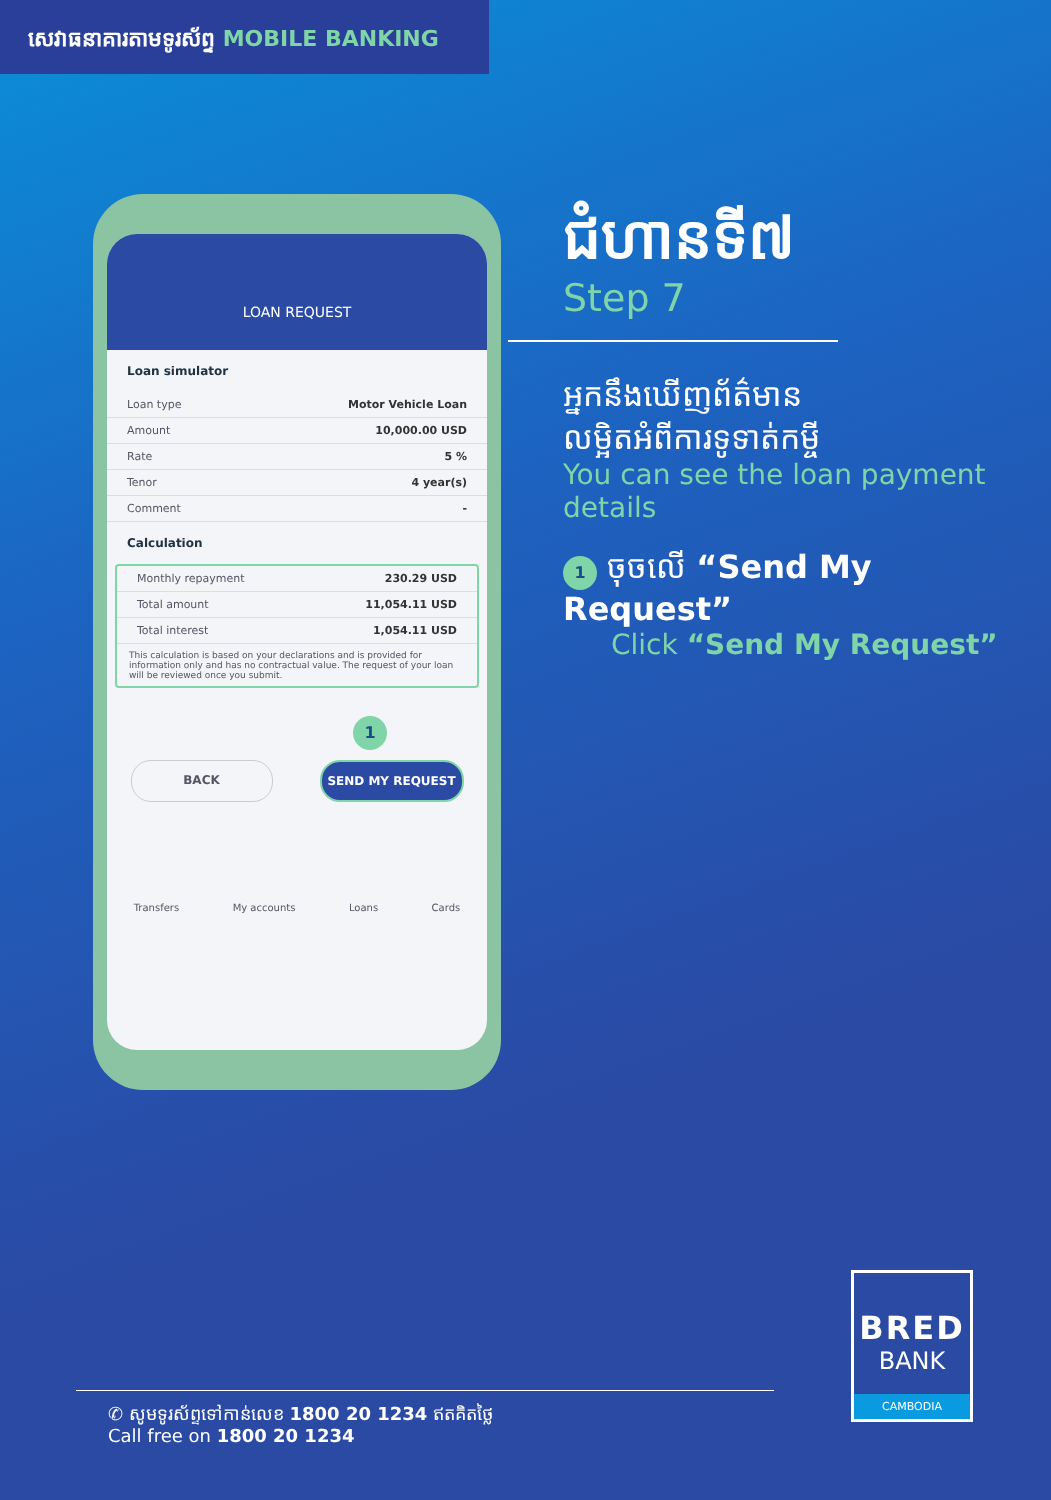សេវាធនាគារតាមទូរស័ព្ទ MOBILE BANKING
LOAN REQUEST
Loan simulator
Loan type Motor Vehicle Loan
Amount 10,000.00 USD
Rate 5 %
Tenor 4 year(s)
Comment -
Calculation
Monthly repayment 230.29 USD
Total amount 11,054.11 USD
Total interest 1,054.11 USD
This calculation is based on your declarations and is provided for information only and has no contractual value. The request of your loan will be reviewed once you submit.
1
BACK SEND MY REQUEST
Transfers My accounts Loans Cards
ជំហានទី៧
Step 7
អ្នកនឹងឃើញព័ត៌មាន
លម្អិតអំពីការទូទាត់កម្ចី
You can see the loan payment details
1 ចុចលើ “Send My Request”
Click “Send My Request”
BRED
BANK
CAMBODIA
✆ សូមទូរស័ព្ទទៅកាន់លេខ 1800 20 1234 ឥតគិតថ្លៃ
Call free on 1800 20 1234